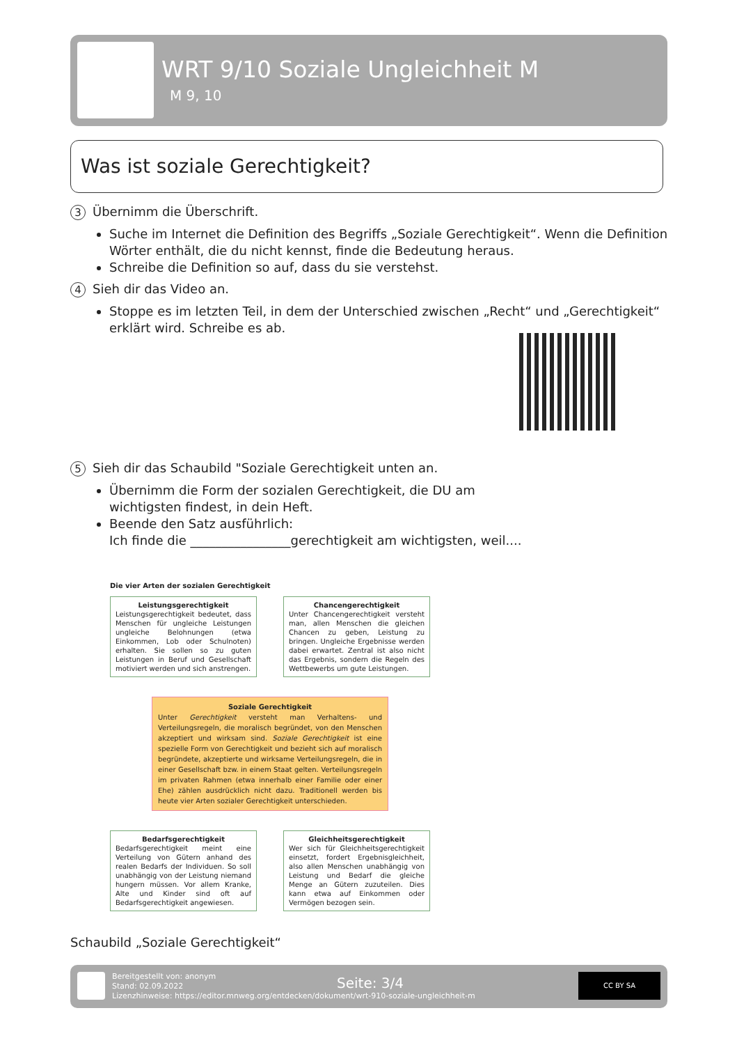WRT 9/10 Soziale Ungleichheit M
M 9, 10
Was ist soziale Gerechtigkeit?
3 Übernimm die Überschrift.
Suche im Internet die Definition des Begriffs „Soziale Gerechtigkeit“. Wenn die Definition Wörter enthält, die du nicht kennst, finde die Bedeutung heraus.
Schreibe die Definition so auf, dass du sie verstehst.
4 Sieh dir das Video an.
Stoppe es im letzten Teil, in dem der Unterschied zwischen „Recht“ und „Gerechtigkeit“ erklärt wird. Schreibe es ab.
5 Sieh dir das Schaubild "Soziale Gerechtigkeit unten an.
Übernimm die Form der sozialen Gerechtigkeit, die DU am
wichtigsten findest, in dein Heft.
Beende den Satz ausführlich:
Ich finde die ________________gerechtigkeit am wichtigsten, weil....
Die vier Arten der sozialen Gerechtigkeit
Leistungsgerechtigkeit
Leistungsgerechtigkeit bedeutet, dass Menschen für ungleiche Leistungen ungleiche Belohnungen (etwa Einkommen, Lob oder Schulnoten) erhalten. Sie sollen so zu guten Leistungen in Beruf und Gesellschaft motiviert werden und sich anstrengen.
Chancengerechtigkeit
Unter Chancengerechtigkeit versteht man, allen Menschen die gleichen Chancen zu geben, Leistung zu bringen. Ungleiche Ergebnisse werden dabei erwartet. Zentral ist also nicht das Ergebnis, sondern die Regeln des Wettbewerbs um gute Leistungen.
Soziale Gerechtigkeit
Unter Gerechtigkeit versteht man Verhaltens- und Verteilungsregeln, die moralisch begründet, von den Menschen akzeptiert und wirksam sind. Soziale Gerechtigkeit ist eine spezielle Form von Gerechtigkeit und bezieht sich auf moralisch begründete, akzeptierte und wirksame Verteilungsregeln, die in einer Gesellschaft bzw. in einem Staat gelten. Verteilungsregeln im privaten Rahmen (etwa innerhalb einer Familie oder einer Ehe) zählen ausdrücklich nicht dazu. Traditionell werden bis heute vier Arten sozialer Gerechtigkeit unterschieden.
Bedarfsgerechtigkeit
Bedarfsgerechtigkeit meint eine Verteilung von Gütern anhand des realen Bedarfs der Individuen. So soll unabhängig von der Leistung niemand hungern müssen. Vor allem Kranke, Alte und Kinder sind oft auf Bedarfsgerechtigkeit angewiesen.
Gleichheitsgerechtigkeit
Wer sich für Gleichheitsgerechtigkeit einsetzt, fordert Ergebnisgleichheit, also allen Menschen unabhängig von Leistung und Bedarf die gleiche Menge an Gütern zuzuteilen. Dies kann etwa auf Einkommen oder Vermögen bezogen sein.
Schaubild „Soziale Gerechtigkeit“
Bereitgestellt von: anonym
Stand: 02.09.2022
Lizenzhinweise: https://editor.mnweg.org/entdecken/dokument/wrt-910-soziale-ungleichheit-m
Seite: 3/4 CC BY SA